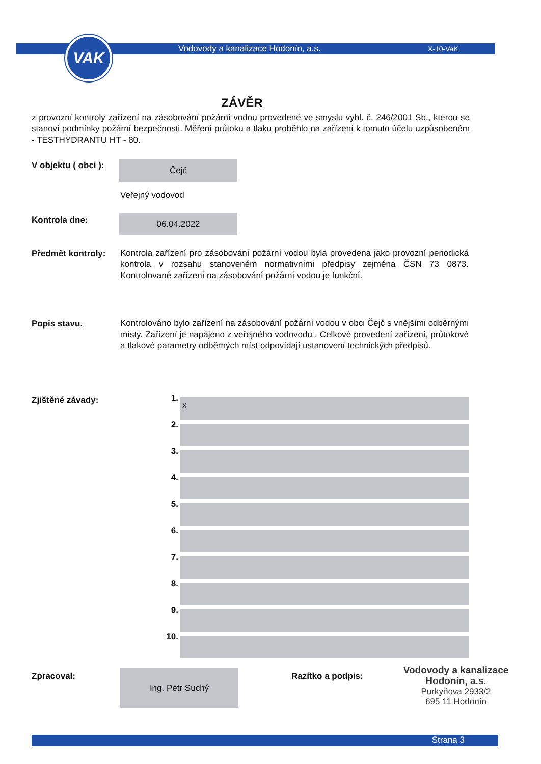VAK
Vodovody a kanalizace Hodonín, a.s.
X-10-VaK
ZÁVĚR
z provozní kontroly zařízení na zásobování požární vodou provedené ve smyslu vyhl. č. 246/2001 Sb., kterou se stanoví podmínky požární bezpečnosti. Měření průtoku a tlaku proběhlo na zařízení k tomuto účelu uzpůsobeném - TESTHYDRANTU HT - 80.
V objektu ( obci ): Čejč
Veřejný vodovod
Kontrola dne: 06.04.2022
Předmět kontroly:
Kontrola zařízení pro zásobování požární vodou byla provedena jako provozní periodická kontrola v rozsahu stanoveném normativními předpisy zejména ČSN 73 0873. Kontrolované zařízení na zásobování požární vodou je funkční.
Popis stavu.
Kontrolováno bylo zařízení na zásobování požární vodou v obci Čejč s vnějšími odběrnými místy. Zařízení je napájeno z veřejného vodovodu . Celkové provedení zařízení, průtokové a tlakové parametry odběrných míst odpovídají ustanovení technických předpisů.
Zjištěné závady:
1.
x
2.
3.
4.
5.
6.
7.
8.
9.
10.
Zpracoval: Ing. Petr Suchý Razítko a podpis:
Vodovody a kanalizace
Hodonín, a.s.
Purkyňova 2933/2
695 11 Hodonín
Strana 3